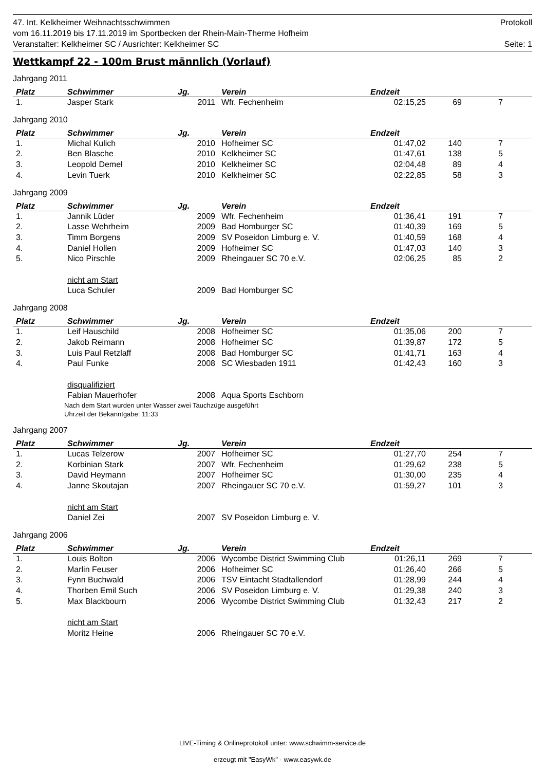47. Int. Kelkheimer Weihnachtsschwimmen Protokoll
vom 16.11.2019 bis 17.11.2019 im Sportbecken der Rhein-Main-Therme Hofheim
Veranstalter: Kelkheimer SC / Ausrichter: Kelkheimer SC Seite: 1
Wettkampf 22 - 100m Brust männlich (Vorlauf)
Jahrgang 2011
| Platz | Schwimmer | Jg. | Verein | Endzeit | | | |
| --- | --- | --- | --- | --- | --- | --- | --- |
| 1. | Jasper Stark | 2011 | Wfr. Fechenheim | 02:15,25 | 69 | 7 | |
Jahrgang 2010
| Platz | Schwimmer | Jg. | Verein | Endzeit | | | |
| --- | --- | --- | --- | --- | --- | --- | --- |
| 1. | Michal Kulich | 2010 | Hofheimer SC | 01:47,02 | 140 | 7 | |
| 2. | Ben Blasche | 2010 | Kelkheimer SC | 01:47,61 | 138 | 5 | |
| 3. | Leopold Demel | 2010 | Kelkheimer SC | 02:04,48 | 89 | 4 | |
| 4. | Levin Tuerk | 2010 | Kelkheimer SC | 02:22,85 | 58 | 3 | |
Jahrgang 2009
| Platz | Schwimmer | Jg. | Verein | Endzeit | | | |
| --- | --- | --- | --- | --- | --- | --- | --- |
| 1. | Jannik Lüder | 2009 | Wfr. Fechenheim | 01:36,41 | 191 | 7 | |
| 2. | Lasse Wehrheim | 2009 | Bad Homburger SC | 01:40,39 | 169 | 5 | |
| 3. | Timm Borgens | 2009 | SV Poseidon Limburg e. V. | 01:40,59 | 168 | 4 | |
| 4. | Daniel Hollen | 2009 | Hofheimer SC | 01:47,03 | 140 | 3 | |
| 5. | Nico Pirschle | 2009 | Rheingauer SC 70 e.V. | 02:06,25 | 85 | 2 | |
| | nicht am Start | | | | | | |
| | Luca Schuler | 2009 | Bad Homburger SC | | | | |
Jahrgang 2008
| Platz | Schwimmer | Jg. | Verein | Endzeit | | | |
| --- | --- | --- | --- | --- | --- | --- | --- |
| 1. | Leif Hauschild | 2008 | Hofheimer SC | 01:35,06 | 200 | 7 | |
| 2. | Jakob Reimann | 2008 | Hofheimer SC | 01:39,87 | 172 | 5 | |
| 3. | Luis Paul Retzlaff | 2008 | Bad Homburger SC | 01:41,71 | 163 | 4 | |
| 4. | Paul Funke | 2008 | SC Wiesbaden 1911 | 01:42,43 | 160 | 3 | |
| | disqualifiziert | | | | | | |
| | Fabian Mauerhofer | 2008 | Aqua Sports Eschborn | | | | |
Nach dem Start wurden unter Wasser zwei Tauchzüge ausgeführt
Uhrzeit der Bekanntgabe: 11:33
Jahrgang 2007
| Platz | Schwimmer | Jg. | Verein | Endzeit | | | |
| --- | --- | --- | --- | --- | --- | --- | --- |
| 1. | Lucas Telzerow | 2007 | Hofheimer SC | 01:27,70 | 254 | 7 | |
| 2. | Korbinian Stark | 2007 | Wfr. Fechenheim | 01:29,62 | 238 | 5 | |
| 3. | David Heymann | 2007 | Hofheimer SC | 01:30,00 | 235 | 4 | |
| 4. | Janne Skoutajan | 2007 | Rheingauer SC 70 e.V. | 01:59,27 | 101 | 3 | |
| | nicht am Start | | | | | | |
| | Daniel Zei | 2007 | SV Poseidon Limburg e. V. | | | | |
Jahrgang 2006
| Platz | Schwimmer | Jg. | Verein | Endzeit | | | |
| --- | --- | --- | --- | --- | --- | --- | --- |
| 1. | Louis Bolton | 2006 | Wycombe District Swimming Club | 01:26,11 | 269 | 7 | |
| 2. | Marlin Feuser | 2006 | Hofheimer SC | 01:26,40 | 266 | 5 | |
| 3. | Fynn Buchwald | 2006 | TSV Eintacht Stadtallendorf | 01:28,99 | 244 | 4 | |
| 4. | Thorben Emil Such | 2006 | SV Poseidon Limburg e. V. | 01:29,38 | 240 | 3 | |
| 5. | Max Blackbourn | 2006 | Wycombe District Swimming Club | 01:32,43 | 217 | 2 | |
| | nicht am Start | | | | | | |
| | Moritz Heine | 2006 | Rheingauer SC 70 e.V. | | | | |
LIVE-Timing & Onlineprotokoll unter: www.schwimm-service.de
erzeugt mit "EasyWk" - www.easywk.de